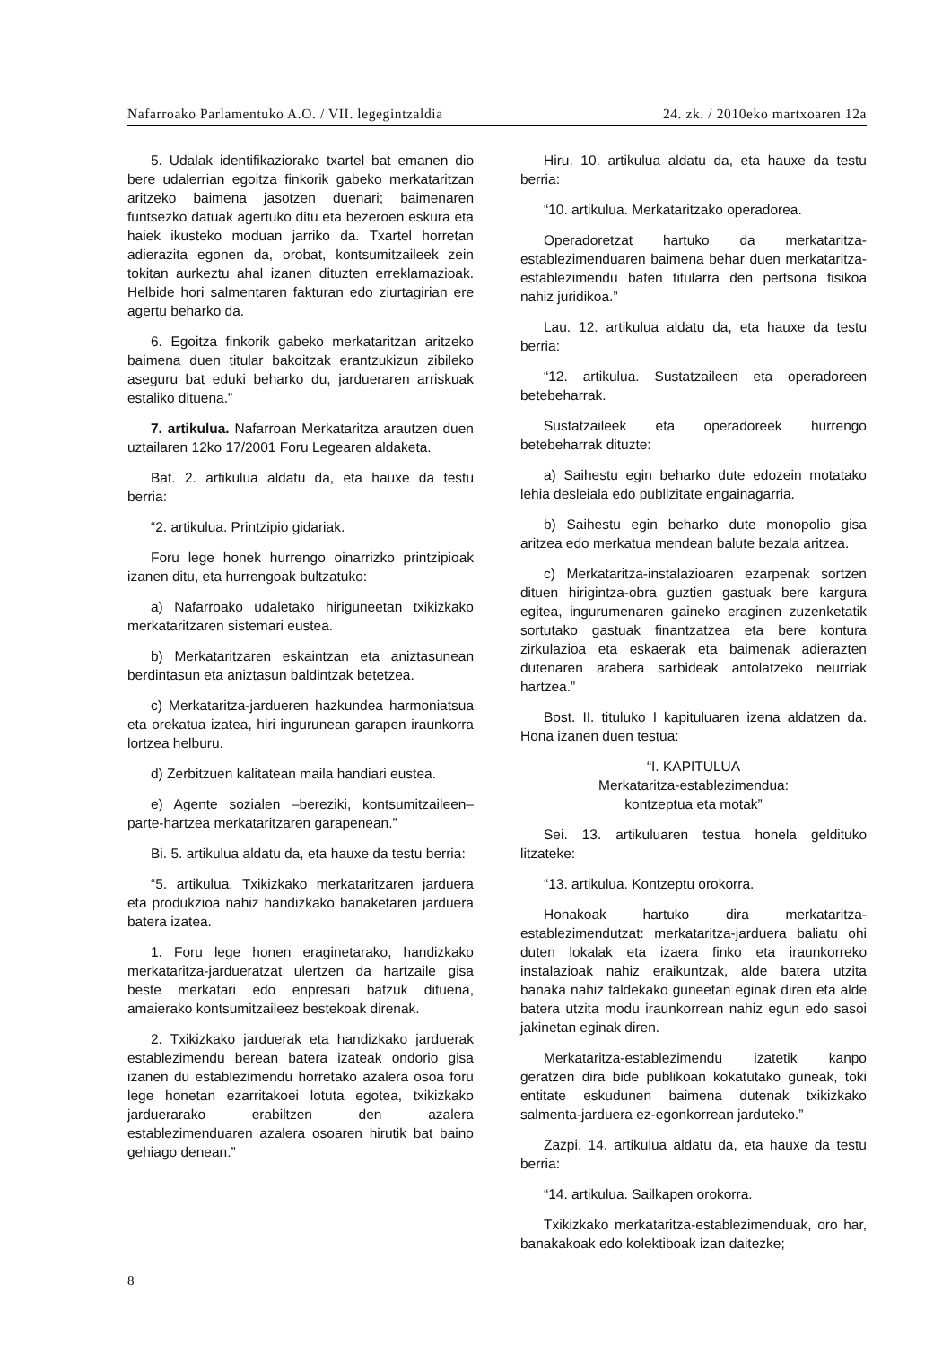Nafarroako Parlamentuko A.O. / VII. legegintzaldia 24. zk. / 2010eko martxoaren 12a
5. Udalak identifikaziorako txartel bat emanen dio bere udalerrian egoitza finkorik gabeko merkataritzan aritzeko baimena jasotzen duenari; baimenaren funtsezko datuak agertuko ditu eta bezeroen eskura eta haiek ikusteko moduan jarriko da. Txartel horretan adierazita egonen da, orobat, kontsumitzaileek zein tokitan aurkeztu ahal izanen dituzten erreklamazioak. Helbide hori salmentaren fakturan edo ziurtagirian ere agertu beharko da.
6. Egoitza finkorik gabeko merkataritzan aritzeko baimena duen titular bakoitzak erantzukizun zibileko aseguru bat eduki beharko du, jardueraren arriskuak estaliko dituena.”
7. artikulua. Nafarroan Merkataritza arautzen duen uztailaren 12ko 17/2001 Foru Legearen aldaketa.
Bat. 2. artikulua aldatu da, eta hauxe da testu berria:
“2. artikulua. Printzipio gidariak.
Foru lege honek hurrengo oinarrizko printzipioak izanen ditu, eta hurrengoak bultzatuko:
a) Nafarroako udaletako hiriguneetan txikizkako merkataritzaren sistemari eustea.
b) Merkataritzaren eskaintzan eta aniztasunean berdintasun eta aniztasun baldintzak betetzea.
c) Merkataritza-jardueren hazkundea harmoniatsua eta orekatua izatea, hiri ingurunean garapen iraunkorra lortzea helburu.
d) Zerbitzuen kalitatean maila handiari eustea.
e) Agente sozialen –bereziki, kontsumitzaileen– parte-hartzea merkataritzaren garapenean.”
Bi. 5. artikulua aldatu da, eta hauxe da testu berria:
“5. artikulua. Txikizkako merkataritzaren jardue­ra eta produkzioa nahiz handizkako banaketaren jarduera batera izatea.
1. Foru lege honen eraginetarako, handizkako merkataritza-jardueratzat ulertzen da hartzaile gisa beste merkatari edo enpresari batzuk dituena, amaierako kontsumitzaileez bestekoak direnak.
2. Txikizkako jarduerak eta handizkako jarduerak establezimendu berean batera izateak ondorio gisa izanen du establezimendu horretako azalera osoa foru lege honetan ezarritakoei lotuta egotea, txikizkako jarduerarako erabiltzen den azalera establezimenduaren azalera osoaren hirutik bat baino gehiago denean.”
Hiru. 10. artikulua aldatu da, eta hauxe da testu berria:
“10. artikulua. Merkataritzako operadorea.
Operadoretzat hartuko da merkataritza-establezimenduaren baimena behar duen merkataritza-establezimendu baten titularra den pertsona fisikoa nahiz juridikoa.”
Lau. 12. artikulua aldatu da, eta hauxe da testu berria:
“12. artikulua. Sustatzaileen eta operadoreen betebeharrak.
Sustatzaileek eta operadoreek hurrengo betebeharrak dituzte:
a) Saihestu egin beharko dute edozein motatako lehia desleiala edo publizitate engainagarria.
b) Saihestu egin beharko dute monopolio gisa aritzea edo merkatua mendean balute bezala aritzea.
c) Merkataritza-instalazioaren ezarpenak sortzen dituen hirigintza-obra guztien gastuak bere kargura egitea, ingurumenaren gaineko eraginen zuzenketatik sortutako gastuak finantzatzea eta bere kontura zirkulazioa eta eskaerak eta baimenak adierazten dutenaren arabera sarbideak antolatzeko neurriak hartzea.”
Bost. II. tituluko I kapituluaren izena aldatzen da. Hona izanen duen testua:
“I. KAPITULUA
Merkataritza-establezimendua:
kontzeptua eta motak”
Sei. 13. artikuluaren testua honela geldituko litzateke:
“13. artikulua. Kontzeptu orokorra.
Honakoak hartuko dira merkataritza-establezimendutzat: merkataritza-jarduera baliatu ohi duten lokalak eta izaera finko eta iraunkorreko instalazioak nahiz eraikuntzak, alde batera utzita banaka nahiz taldekako guneetan eginak diren eta alde batera utzita modu iraunkorrean nahiz egun edo sasoi jakinetan eginak diren.
Merkataritza-establezimendu izatetik kanpo geratzen dira bide publikoan kokatutako guneak, toki entitate eskudunen baimena dutenak txikizkako salmenta-jarduera ez-egonkorrean jarduteko.”
Zazpi. 14. artikulua aldatu da, eta hauxe da testu berria:
“14. artikulua. Sailkapen orokorra.
Txikizkako merkataritza-establezimenduak, oro har, banakakoak edo kolektiboak izan daitezke;
8